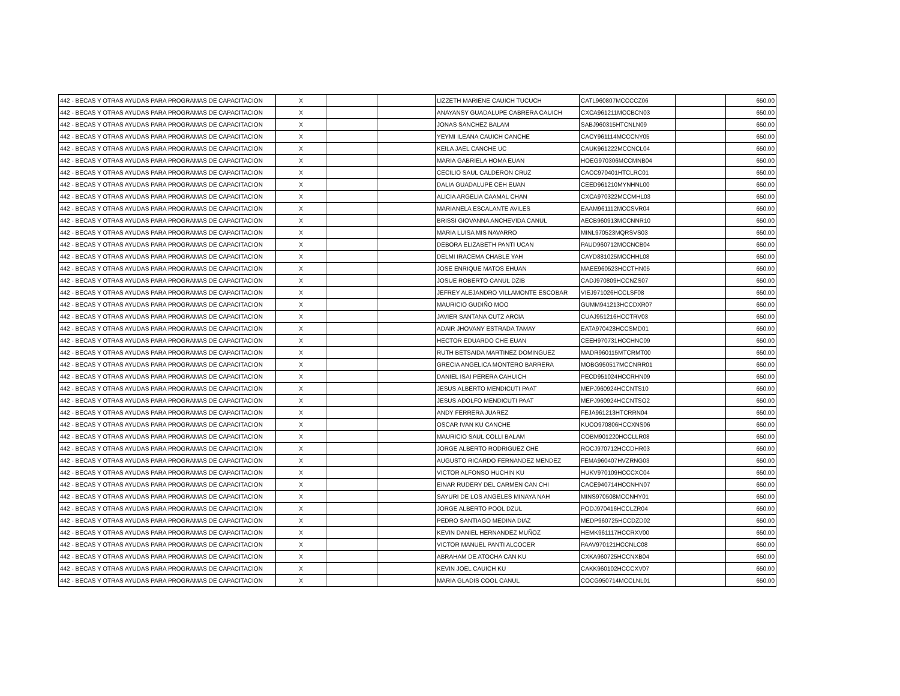| 442 - BECAS Y OTRAS AYUDAS PARA PROGRAMAS DE CAPACITACION | X | | | LIZZETH MARIENE CAUICH TUCUCH | CATL960807MCCCCZ06 | | 650.00 |
| 442 - BECAS Y OTRAS AYUDAS PARA PROGRAMAS DE CAPACITACION | X | | | ANAYANSY GUADALUPE CABRERA CAUICH | CXCA961211MCCBCN03 | | 650.00 |
| 442 - BECAS Y OTRAS AYUDAS PARA PROGRAMAS DE CAPACITACION | X | | | JONAS SANCHEZ BALAM | SABJ960315HTCNLN09 | | 650.00 |
| 442 - BECAS Y OTRAS AYUDAS PARA PROGRAMAS DE CAPACITACION | X | | | YEYMI ILEANA CAUICH CANCHE | CACY961114MCCCNY05 | | 650.00 |
| 442 - BECAS Y OTRAS AYUDAS PARA PROGRAMAS DE CAPACITACION | X | | | KEILA JAEL CANCHE UC | CAUK961222MCCNCL04 | | 650.00 |
| 442 - BECAS Y OTRAS AYUDAS PARA PROGRAMAS DE CAPACITACION | X | | | MARIA GABRIELA HOMA EUAN | HOEG970306MCCMNB04 | | 650.00 |
| 442 - BECAS Y OTRAS AYUDAS PARA PROGRAMAS DE CAPACITACION | X | | | CECILIO SAUL CALDERON CRUZ | CACC970401HTCLRC01 | | 650.00 |
| 442 - BECAS Y OTRAS AYUDAS PARA PROGRAMAS DE CAPACITACION | X | | | DALIA GUADALUPE CEH EUAN | CEED961210MYNHNL00 | | 650.00 |
| 442 - BECAS Y OTRAS AYUDAS PARA PROGRAMAS DE CAPACITACION | X | | | ALICIA ARGELIA CAAMAL CHAN | CXCA970322MCCMHL03 | | 650.00 |
| 442 - BECAS Y OTRAS AYUDAS PARA PROGRAMAS DE CAPACITACION | X | | | MARIANELA ESCALANTE AVILES | EAAM961112MCCSVR04 | | 650.00 |
| 442 - BECAS Y OTRAS AYUDAS PARA PROGRAMAS DE CAPACITACION | X | | | BRISSI GIOVANNA ANCHEVIDA CANUL | AECB960913MCCNNR10 | | 650.00 |
| 442 - BECAS Y OTRAS AYUDAS PARA PROGRAMAS DE CAPACITACION | X | | | MARIA LUISA MIS NAVARRO | MINL970523MQRSVS03 | | 650.00 |
| 442 - BECAS Y OTRAS AYUDAS PARA PROGRAMAS DE CAPACITACION | X | | | DEBORA ELIZABETH PANTI UCAN | PAUD960712MCCNCB04 | | 650.00 |
| 442 - BECAS Y OTRAS AYUDAS PARA PROGRAMAS DE CAPACITACION | X | | | DELMI IRACEMA CHABLE YAH | CAYD881025MCCHHL08 | | 650.00 |
| 442 - BECAS Y OTRAS AYUDAS PARA PROGRAMAS DE CAPACITACION | X | | | JOSE ENRIQUE MATOS EHUAN | MAEE960523HCCTHN05 | | 650.00 |
| 442 - BECAS Y OTRAS AYUDAS PARA PROGRAMAS DE CAPACITACION | X | | | JOSUE ROBERTO CANUL DZIB | CADJ970809HCCNZS07 | | 650.00 |
| 442 - BECAS Y OTRAS AYUDAS PARA PROGRAMAS DE CAPACITACION | X | | | JEFREY ALEJANDRO VILLAMONTE ESCOBAR | VIEJ971026HCCLSF08 | | 650.00 |
| 442 - BECAS Y OTRAS AYUDAS PARA PROGRAMAS DE CAPACITACION | X | | | MAURICIO GUDIÑO MOO | GUMM941213HCCDXR07 | | 650.00 |
| 442 - BECAS Y OTRAS AYUDAS PARA PROGRAMAS DE CAPACITACION | X | | | JAVIER SANTANA CUTZ ARCIA | CUAJ951216HCCTRV03 | | 650.00 |
| 442 - BECAS Y OTRAS AYUDAS PARA PROGRAMAS DE CAPACITACION | X | | | ADAIR JHOVANY ESTRADA TAMAY | EATA970428HCCSMD01 | | 650.00 |
| 442 - BECAS Y OTRAS AYUDAS PARA PROGRAMAS DE CAPACITACION | X | | | HECTOR EDUARDO CHE EUAN | CEEH970731HCCHNC09 | | 650.00 |
| 442 - BECAS Y OTRAS AYUDAS PARA PROGRAMAS DE CAPACITACION | X | | | RUTH BETSAIDA MARTINEZ DOMINGUEZ | MADR960115MTCRMT00 | | 650.00 |
| 442 - BECAS Y OTRAS AYUDAS PARA PROGRAMAS DE CAPACITACION | X | | | GRECIA ANGELICA MONTERO BARRERA | MOBG950517MCCNRR01 | | 650.00 |
| 442 - BECAS Y OTRAS AYUDAS PARA PROGRAMAS DE CAPACITACION | X | | | DANIEL ISAI PERERA CAHUICH | PECD951024HCCRHN09 | | 650.00 |
| 442 - BECAS Y OTRAS AYUDAS PARA PROGRAMAS DE CAPACITACION | X | | | JESUS ALBERTO MENDICUTI PAAT | MEPJ960924HCCNTS10 | | 650.00 |
| 442 - BECAS Y OTRAS AYUDAS PARA PROGRAMAS DE CAPACITACION | X | | | JESUS ADOLFO MENDICUTI PAAT | MEPJ960924HCCNTSO2 | | 650.00 |
| 442 - BECAS Y OTRAS AYUDAS PARA PROGRAMAS DE CAPACITACION | X | | | ANDY FERRERA JUAREZ | FEJA961213HTCRRN04 | | 650.00 |
| 442 - BECAS Y OTRAS AYUDAS PARA PROGRAMAS DE CAPACITACION | X | | | OSCAR IVAN KU CANCHE | KUCO970806HCCXNS06 | | 650.00 |
| 442 - BECAS Y OTRAS AYUDAS PARA PROGRAMAS DE CAPACITACION | X | | | MAURICIO SAUL COLLI BALAM | COBM901220HCCLLR08 | | 650.00 |
| 442 - BECAS Y OTRAS AYUDAS PARA PROGRAMAS DE CAPACITACION | X | | | JORGE ALBERTO RODRIGUEZ CHE | ROCJ970712HCCDHR03 | | 650.00 |
| 442 - BECAS Y OTRAS AYUDAS PARA PROGRAMAS DE CAPACITACION | X | | | AUGUSTO RICARDO FERNANDEZ MENDEZ | FEMA960407HVZRNG03 | | 650.00 |
| 442 - BECAS Y OTRAS AYUDAS PARA PROGRAMAS DE CAPACITACION | X | | | VICTOR ALFONSO HUCHIN KU | HUKV970109HCCCXC04 | | 650.00 |
| 442 - BECAS Y OTRAS AYUDAS PARA PROGRAMAS DE CAPACITACION | X | | | EINAR RUDERY DEL CARMEN CAN CHI | CACE940714HCCNHN07 | | 650.00 |
| 442 - BECAS Y OTRAS AYUDAS PARA PROGRAMAS DE CAPACITACION | X | | | SAYURI DE LOS ANGELES MINAYA NAH | MINS970508MCCNHY01 | | 650.00 |
| 442 - BECAS Y OTRAS AYUDAS PARA PROGRAMAS DE CAPACITACION | X | | | JORGE ALBERTO POOL DZUL | PODJ970416HCCLZR04 | | 650.00 |
| 442 - BECAS Y OTRAS AYUDAS PARA PROGRAMAS DE CAPACITACION | X | | | PEDRO SANTIAGO MEDINA DIAZ | MEDP960725HCCDZD02 | | 650.00 |
| 442 - BECAS Y OTRAS AYUDAS PARA PROGRAMAS DE CAPACITACION | X | | | KEVIN DANIEL HERNANDEZ MUÑOZ | HEMK961117HCCRXV00 | | 650.00 |
| 442 - BECAS Y OTRAS AYUDAS PARA PROGRAMAS DE CAPACITACION | X | | | VICTOR MANUEL PANTI ALCOCER | PAAV970121HCCNLC08 | | 650.00 |
| 442 - BECAS Y OTRAS AYUDAS PARA PROGRAMAS DE CAPACITACION | X | | | ABRAHAM DE ATOCHA CAN KU | CXKA960725HCCNXB04 | | 650.00 |
| 442 - BECAS Y OTRAS AYUDAS PARA PROGRAMAS DE CAPACITACION | X | | | KEVIN JOEL CAUICH KU | CAKK960102HCCCXV07 | | 650.00 |
| 442 - BECAS Y OTRAS AYUDAS PARA PROGRAMAS DE CAPACITACION | X | | | MARIA GLADIS COOL CANUL | COCG950714MCCLNL01 | | 650.00 |